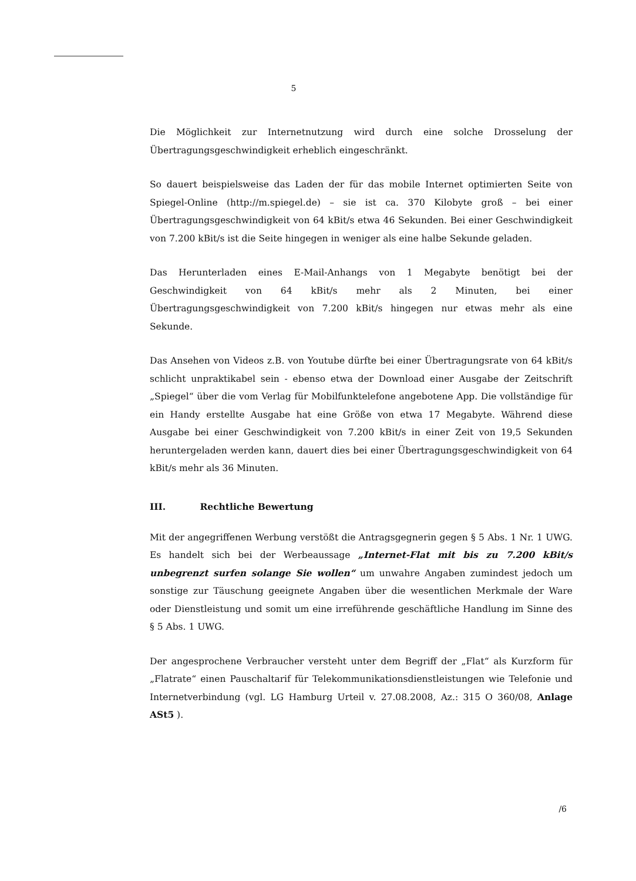5
Die Möglichkeit zur Internetnutzung wird durch eine solche Drosselung der Übertragungsgeschwindigkeit erheblich eingeschränkt.
So dauert beispielsweise das Laden der für das mobile Internet optimierten Seite von Spiegel-Online (http://m.spiegel.de) – sie ist ca. 370 Kilobyte groß – bei einer Übertragungsgeschwindigkeit von 64 kBit/s etwa 46 Sekunden. Bei einer Geschwindigkeit von 7.200 kBit/s ist die Seite hingegen in weniger als eine halbe Sekunde geladen.
Das Herunterladen eines E-Mail-Anhangs von 1 Megabyte benötigt bei der Geschwindigkeit von 64 kBit/s mehr als 2 Minuten, bei einer Übertragungsgeschwindigkeit von 7.200 kBit/s hingegen nur etwas mehr als eine Sekunde.
Das Ansehen von Videos z.B. von Youtube dürfte bei einer Übertragungsrate von 64 kBit/s schlicht unpraktikabel sein - ebenso etwa der Download einer Ausgabe der Zeitschrift „Spiegel“ über die vom Verlag für Mobilfunktelefone angebotene App. Die vollständige für ein Handy erstellte Ausgabe hat eine Größe von etwa 17 Megabyte. Während diese Ausgabe bei einer Geschwindigkeit von 7.200 kBit/s in einer Zeit von 19,5 Sekunden heruntergeladen werden kann, dauert dies bei einer Übertragungsgeschwindigkeit von 64 kBit/s mehr als 36 Minuten.
III. Rechtliche Bewertung
Mit der angegriffenen Werbung verstößt die Antragsgegnerin gegen § 5 Abs. 1 Nr. 1 UWG. Es handelt sich bei der Werbeaussage „Internet-Flat mit bis zu 7.200 kBit/s unbegrenzt surfen solange Sie wollen“ um unwahre Angaben zumindest jedoch um sonstige zur Täuschung geeignete Angaben über die wesentlichen Merkmale der Ware oder Dienstleistung und somit um eine irreführende geschäftliche Handlung im Sinne des § 5 Abs. 1 UWG.
Der angesprochene Verbraucher versteht unter dem Begriff der „Flat“ als Kurzform für „Flatrate“ einen Pauschaltarif für Telekommunikationsdienstleistungen wie Telefonie und Internetverbindung (vgl. LG Hamburg Urteil v. 27.08.2008, Az.: 315 O 360/08, Anlage ASt5 ).
/6